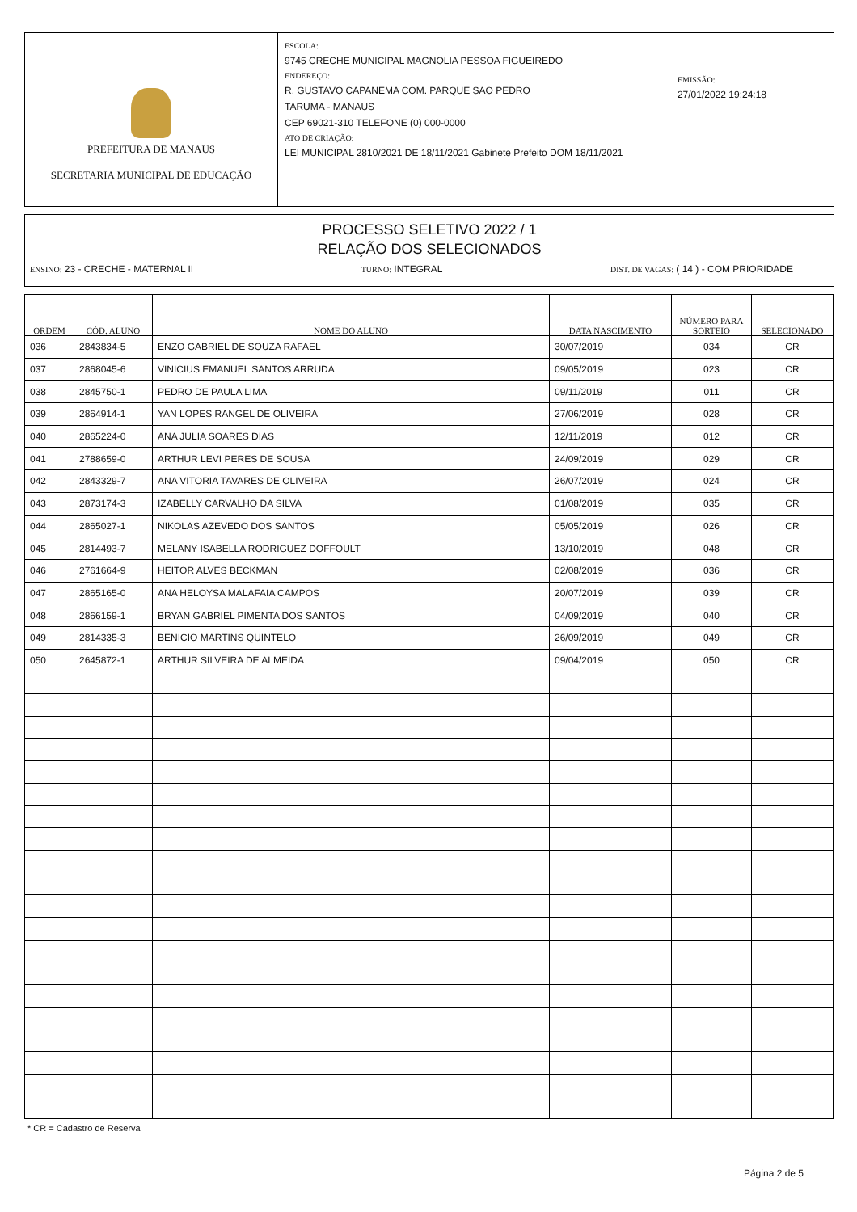PREFEITURA DE MANAUS
SECRETARIA MUNICIPAL DE EDUCAÇÃO
ESCOLA:
9745 CRECHE MUNICIPAL MAGNOLIA PESSOA FIGUEIREDO
ENDEREÇO:
R. GUSTAVO CAPANEMA COM. PARQUE SAO PEDRO
TARUMA - MANAUS
CEP 69021-310 TELEFONE (0) 000-0000
ATO DE CRIAÇÃO:
LEI MUNICIPAL 2810/2021 DE 18/11/2021 Gabinete Prefeito DOM 18/11/2021
EMISSÃO:
27/01/2022 19:24:18
PROCESSO SELETIVO 2022 / 1
RELAÇÃO DOS SELECIONADOS
ENSINO: 23 - CRECHE - MATERNAL II TURNO: INTEGRAL DIST. DE VAGAS: ( 14 ) - COM PRIORIDADE
| ORDEM | CÓD. ALUNO | NOME DO ALUNO | DATA NASCIMENTO | NÚMERO PARA SORTEIO | SELECIONADO |
| --- | --- | --- | --- | --- | --- |
| 036 | 2843834-5 | ENZO GABRIEL DE SOUZA RAFAEL | 30/07/2019 | 034 | CR |
| 037 | 2868045-6 | VINICIUS EMANUEL SANTOS ARRUDA | 09/05/2019 | 023 | CR |
| 038 | 2845750-1 | PEDRO DE PAULA LIMA | 09/11/2019 | 011 | CR |
| 039 | 2864914-1 | YAN LOPES RANGEL DE OLIVEIRA | 27/06/2019 | 028 | CR |
| 040 | 2865224-0 | ANA JULIA SOARES DIAS | 12/11/2019 | 012 | CR |
| 041 | 2788659-0 | ARTHUR LEVI PERES DE SOUSA | 24/09/2019 | 029 | CR |
| 042 | 2843329-7 | ANA VITORIA TAVARES DE OLIVEIRA | 26/07/2019 | 024 | CR |
| 043 | 2873174-3 | IZABELLY CARVALHO DA SILVA | 01/08/2019 | 035 | CR |
| 044 | 2865027-1 | NIKOLAS AZEVEDO DOS SANTOS | 05/05/2019 | 026 | CR |
| 045 | 2814493-7 | MELANY ISABELLA RODRIGUEZ DOFFOULT | 13/10/2019 | 048 | CR |
| 046 | 2761664-9 | HEITOR ALVES BECKMAN | 02/08/2019 | 036 | CR |
| 047 | 2865165-0 | ANA HELOYSA MALAFAIA CAMPOS | 20/07/2019 | 039 | CR |
| 048 | 2866159-1 | BRYAN GABRIEL PIMENTA DOS SANTOS | 04/09/2019 | 040 | CR |
| 049 | 2814335-3 | BENICIO MARTINS QUINTELO | 26/09/2019 | 049 | CR |
| 050 | 2645872-1 | ARTHUR SILVEIRA DE ALMEIDA | 09/04/2019 | 050 | CR |
* CR = Cadastro de Reserva
Página 2 de 5